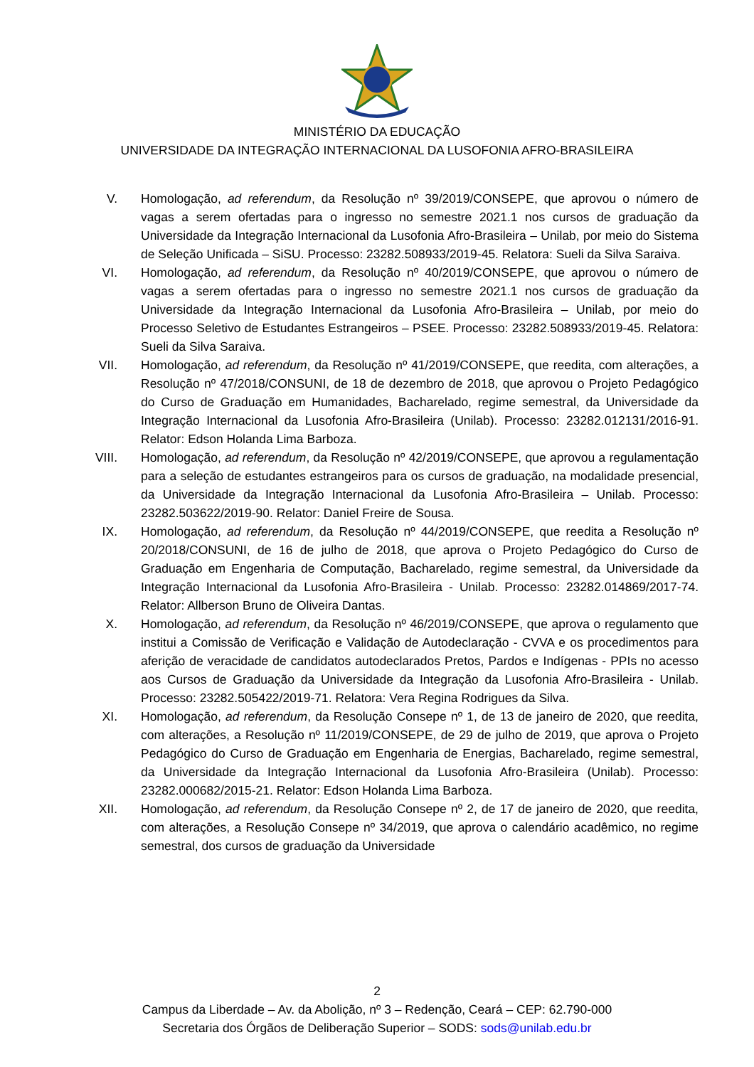MINISTÉRIO DA EDUCAÇÃO
UNIVERSIDADE DA INTEGRAÇÃO INTERNACIONAL DA LUSOFONIA AFRO-BRASILEIRA
V. Homologação, ad referendum, da Resolução nº 39/2019/CONSEPE, que aprovou o número de vagas a serem ofertadas para o ingresso no semestre 2021.1 nos cursos de graduação da Universidade da Integração Internacional da Lusofonia Afro-Brasileira – Unilab, por meio do Sistema de Seleção Unificada – SiSU. Processo: 23282.508933/2019-45. Relatora: Sueli da Silva Saraiva.
VI. Homologação, ad referendum, da Resolução nº 40/2019/CONSEPE, que aprovou o número de vagas a serem ofertadas para o ingresso no semestre 2021.1 nos cursos de graduação da Universidade da Integração Internacional da Lusofonia Afro-Brasileira – Unilab, por meio do Processo Seletivo de Estudantes Estrangeiros – PSEE. Processo: 23282.508933/2019-45. Relatora: Sueli da Silva Saraiva.
VII. Homologação, ad referendum, da Resolução nº 41/2019/CONSEPE, que reedita, com alterações, a Resolução nº 47/2018/CONSUNI, de 18 de dezembro de 2018, que aprovou o Projeto Pedagógico do Curso de Graduação em Humanidades, Bacharelado, regime semestral, da Universidade da Integração Internacional da Lusofonia Afro-Brasileira (Unilab). Processo: 23282.012131/2016-91. Relator: Edson Holanda Lima Barboza.
VIII. Homologação, ad referendum, da Resolução nº 42/2019/CONSEPE, que aprovou a regulamentação para a seleção de estudantes estrangeiros para os cursos de graduação, na modalidade presencial, da Universidade da Integração Internacional da Lusofonia Afro-Brasileira – Unilab. Processo: 23282.503622/2019-90. Relator: Daniel Freire de Sousa.
IX. Homologação, ad referendum, da Resolução nº 44/2019/CONSEPE, que reedita a Resolução nº 20/2018/CONSUNI, de 16 de julho de 2018, que aprova o Projeto Pedagógico do Curso de Graduação em Engenharia de Computação, Bacharelado, regime semestral, da Universidade da Integração Internacional da Lusofonia Afro-Brasileira - Unilab. Processo: 23282.014869/2017-74. Relator: Allberson Bruno de Oliveira Dantas.
X. Homologação, ad referendum, da Resolução nº 46/2019/CONSEPE, que aprova o regulamento que institui a Comissão de Verificação e Validação de Autodeclaração - CVVA e os procedimentos para aferição de veracidade de candidatos autodeclarados Pretos, Pardos e Indígenas - PPIs no acesso aos Cursos de Graduação da Universidade da Integração da Lusofonia Afro-Brasileira - Unilab. Processo: 23282.505422/2019-71. Relatora: Vera Regina Rodrigues da Silva.
XI. Homologação, ad referendum, da Resolução Consepe nº 1, de 13 de janeiro de 2020, que reedita, com alterações, a Resolução nº 11/2019/CONSEPE, de 29 de julho de 2019, que aprova o Projeto Pedagógico do Curso de Graduação em Engenharia de Energias, Bacharelado, regime semestral, da Universidade da Integração Internacional da Lusofonia Afro-Brasileira (Unilab). Processo: 23282.000682/2015-21. Relator: Edson Holanda Lima Barboza.
XII. Homologação, ad referendum, da Resolução Consepe nº 2, de 17 de janeiro de 2020, que reedita, com alterações, a Resolução Consepe nº 34/2019, que aprova o calendário acadêmico, no regime semestral, dos cursos de graduação da Universidade
2
Campus da Liberdade – Av. da Abolição, nº 3 – Redenção, Ceará – CEP: 62.790-000
Secretaria dos Órgãos de Deliberação Superior – SODS: sods@unilab.edu.br